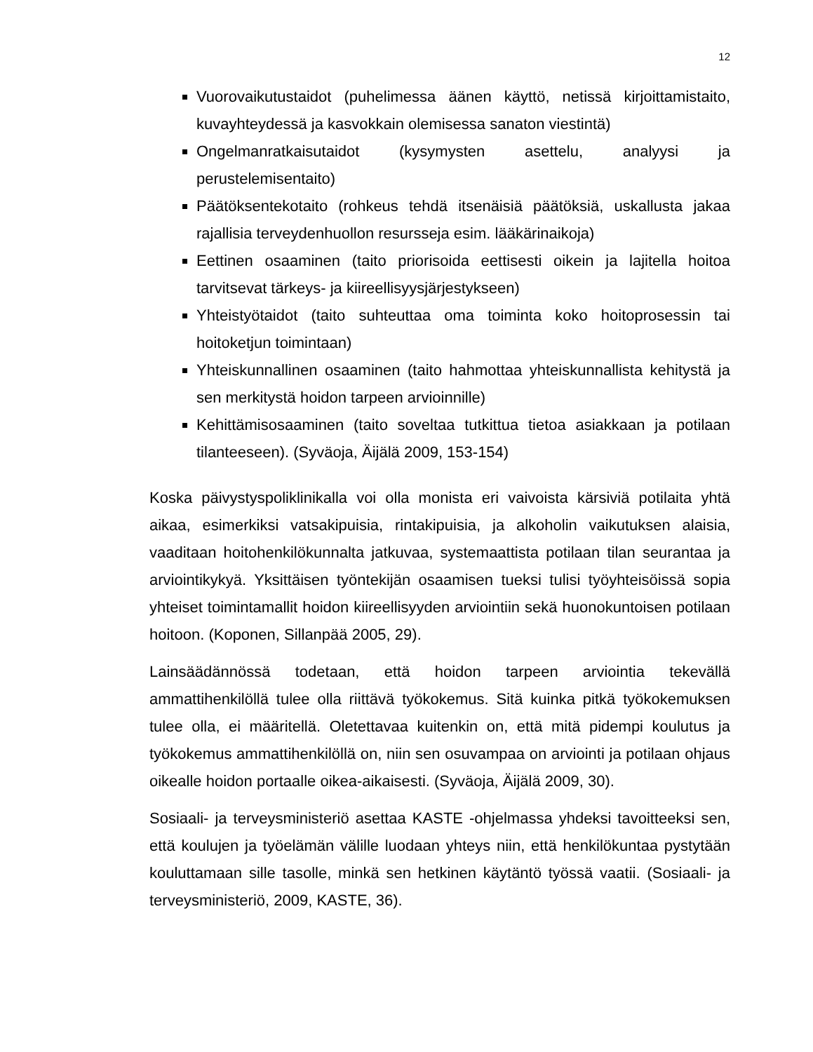12
Vuorovaikutustaidot (puhelimessa äänen käyttö, netissä kirjoittamistaito, kuvayhteydessä ja kasvokkain olemisessa sanaton viestintä)
Ongelmanratkaisutaidot (kysymysten asettelu, analyysi ja perustelemisentaito)
Päätöksentekotaito (rohkeus tehdä itsenäisiä päätöksiä, uskallusta jakaa rajallisia terveydenhuollon resursseja esim. lääkärinaikoja)
Eettinen osaaminen (taito priorisoida eettisesti oikein ja lajitella hoitoa tarvitsevat tärkeys- ja kiireellisyysjärjestykseen)
Yhteistyötaidot (taito suhteuttaa oma toiminta koko hoitoprosessin tai hoitoketjun toimintaan)
Yhteiskunnallinen osaaminen (taito hahmottaa yhteiskunnallista kehitystä ja sen merkitystä hoidon tarpeen arvioinnille)
Kehittämisosaaminen (taito soveltaa tutkittua tietoa asiakkaan ja potilaan tilanteeseen). (Syväoja, Äijälä 2009, 153-154)
Koska päivystyspoliklinikalla voi olla monista eri vaivoista kärsiviä potilaita yhtä aikaa, esimerkiksi vatsakipuisia, rintakipuisia, ja alkoholin vaikutuksen alaisia, vaaditaan hoitohenkilökunnalta jatkuvaa, systemaattista potilaan tilan seurantaa ja arviointikykyä. Yksittäisen työntekijän osaamisen tueksi tulisi työyhteisöissä sopia yhteiset toimintamallit hoidon kiireellisyyden arviointiin sekä huonokuntoisen potilaan hoitoon. (Koponen, Sillanpää 2005, 29).
Lainsäädännössä todetaan, että hoidon tarpeen arviointia tekevällä ammattihenkilöllä tulee olla riittävä työkokemus. Sitä kuinka pitkä työkokemuksen tulee olla, ei määritellä. Oletettavaa kuitenkin on, että mitä pidempi koulutus ja työkokemus ammattihenkilöllä on, niin sen osuvampaa on arviointi ja potilaan ohjaus oikealle hoidon portaalle oikea-aikaisesti. (Syväoja, Äijälä 2009, 30).
Sosiaali- ja terveysministeriö asettaa KASTE -ohjelmassa yhdeksi tavoitteeksi sen, että koulujen ja työelämän välille luodaan yhteys niin, että henkilökuntaa pystytään kouluttamaan sille tasolle, minkä sen hetkinen käytäntö työssä vaatii. (Sosiaali- ja terveysministeriö, 2009, KASTE, 36).